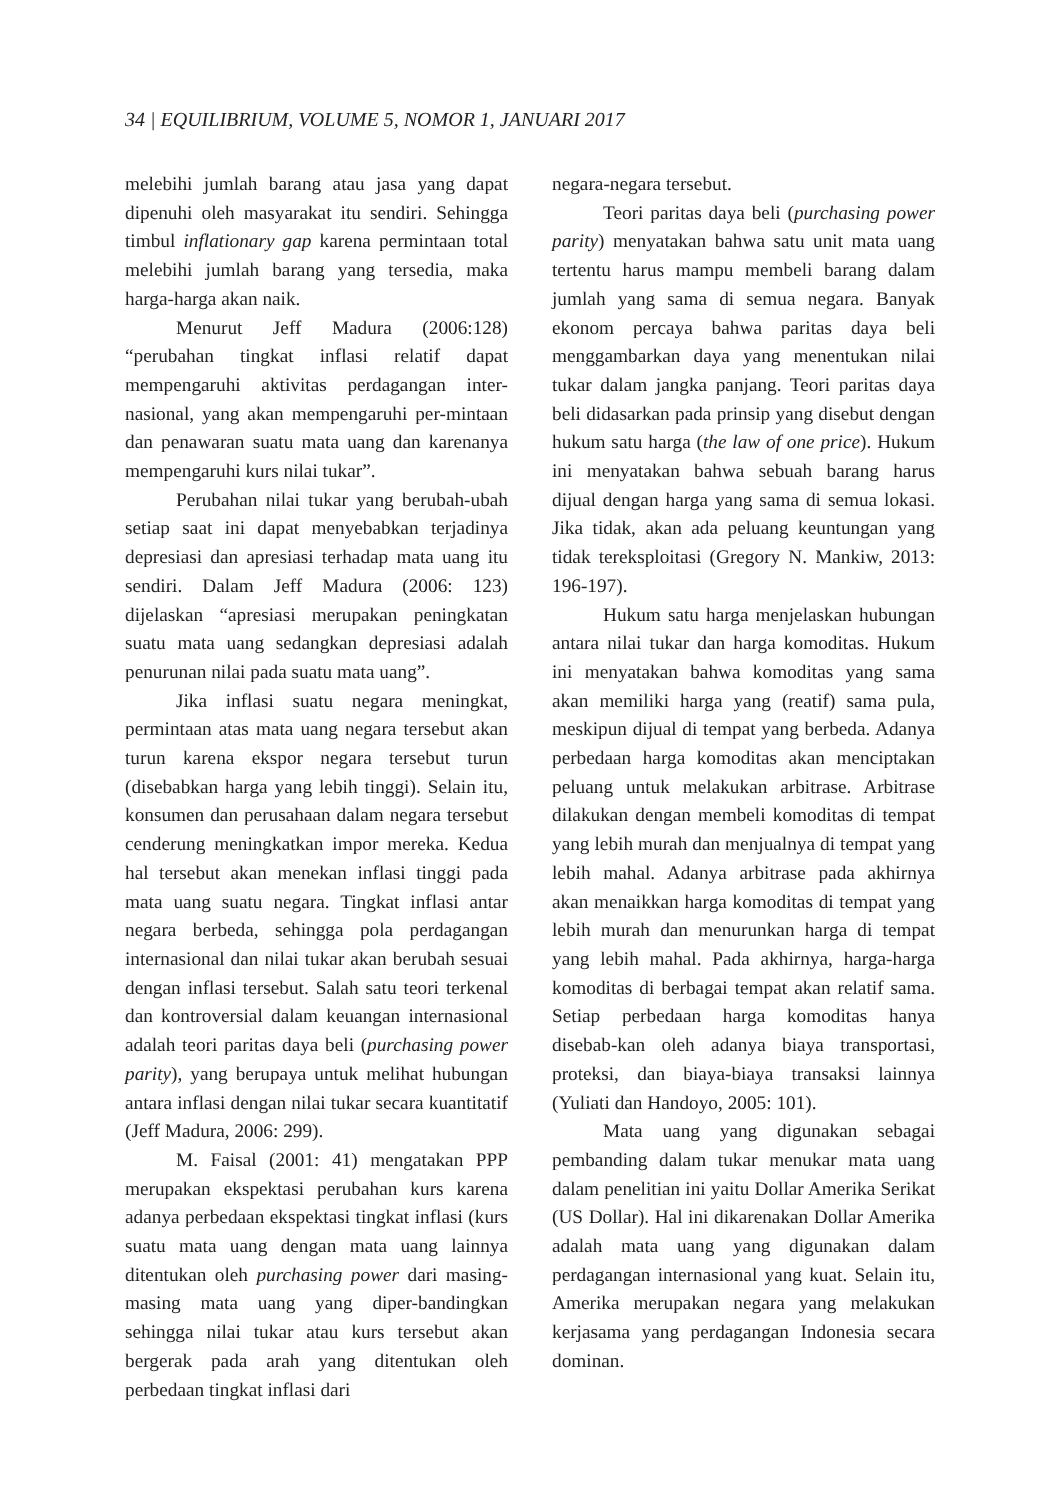34 | EQUILIBRIUM, VOLUME 5, NOMOR 1, JANUARI 2017
melebihi jumlah barang atau jasa yang dapat dipenuhi oleh masyarakat itu sendiri. Sehingga timbul inflationary gap karena permintaan total melebihi jumlah barang yang tersedia, maka harga-harga akan naik.
Menurut Jeff Madura (2006:128) “perubahan tingkat inflasi relatif dapat mempengaruhi aktivitas perdagangan inter-nasional, yang akan mempengaruhi per-mintaan dan penawaran suatu mata uang dan karenanya mempengaruhi kurs nilai tukar”.
Perubahan nilai tukar yang berubah-ubah setiap saat ini dapat menyebabkan terjadinya depresiasi dan apresiasi terhadap mata uang itu sendiri. Dalam Jeff Madura (2006: 123) dijelaskan “apresiasi merupakan peningkatan suatu mata uang sedangkan depresiasi adalah penurunan nilai pada suatu mata uang”.
Jika inflasi suatu negara meningkat, permintaan atas mata uang negara tersebut akan turun karena ekspor negara tersebut turun (disebabkan harga yang lebih tinggi). Selain itu, konsumen dan perusahaan dalam negara tersebut cenderung meningkatkan impor mereka. Kedua hal tersebut akan menekan inflasi tinggi pada mata uang suatu negara. Tingkat inflasi antar negara berbeda, sehingga pola perdagangan internasional dan nilai tukar akan berubah sesuai dengan inflasi tersebut. Salah satu teori terkenal dan kontroversial dalam keuangan internasional adalah teori paritas daya beli (purchasing power parity), yang berupaya untuk melihat hubungan antara inflasi dengan nilai tukar secara kuantitatif (Jeff Madura, 2006: 299).
M. Faisal (2001: 41) mengatakan PPP merupakan ekspektasi perubahan kurs karena adanya perbedaan ekspektasi tingkat inflasi (kurs suatu mata uang dengan mata uang lainnya ditentukan oleh purchasing power dari masing-masing mata uang yang diper-bandingkan sehingga nilai tukar atau kurs tersebut akan bergerak pada arah yang ditentukan oleh perbedaan tingkat inflasi dari
negara-negara tersebut.
Teori paritas daya beli (purchasing power parity) menyatakan bahwa satu unit mata uang tertentu harus mampu membeli barang dalam jumlah yang sama di semua negara. Banyak ekonom percaya bahwa paritas daya beli menggambarkan daya yang menentukan nilai tukar dalam jangka panjang. Teori paritas daya beli didasarkan pada prinsip yang disebut dengan hukum satu harga (the law of one price). Hukum ini menyatakan bahwa sebuah barang harus dijual dengan harga yang sama di semua lokasi. Jika tidak, akan ada peluang keuntungan yang tidak tereksploitasi (Gregory N. Mankiw, 2013: 196-197).
Hukum satu harga menjelaskan hubungan antara nilai tukar dan harga komoditas. Hukum ini menyatakan bahwa komoditas yang sama akan memiliki harga yang (reatif) sama pula, meskipun dijual di tempat yang berbeda. Adanya perbedaan harga komoditas akan menciptakan peluang untuk melakukan arbitrase. Arbitrase dilakukan dengan membeli komoditas di tempat yang lebih murah dan menjualnya di tempat yang lebih mahal. Adanya arbitrase pada akhirnya akan menaikkan harga komoditas di tempat yang lebih murah dan menurunkan harga di tempat yang lebih mahal. Pada akhirnya, harga-harga komoditas di berbagai tempat akan relatif sama. Setiap perbedaan harga komoditas hanya disebab-kan oleh adanya biaya transportasi, proteksi, dan biaya-biaya transaksi lainnya (Yuliati dan Handoyo, 2005: 101).
Mata uang yang digunakan sebagai pembanding dalam tukar menukar mata uang dalam penelitian ini yaitu Dollar Amerika Serikat (US Dollar). Hal ini dikarenakan Dollar Amerika adalah mata uang yang digunakan dalam perdagangan internasional yang kuat. Selain itu, Amerika merupakan negara yang melakukan kerjasama yang perdagangan Indonesia secara dominan.